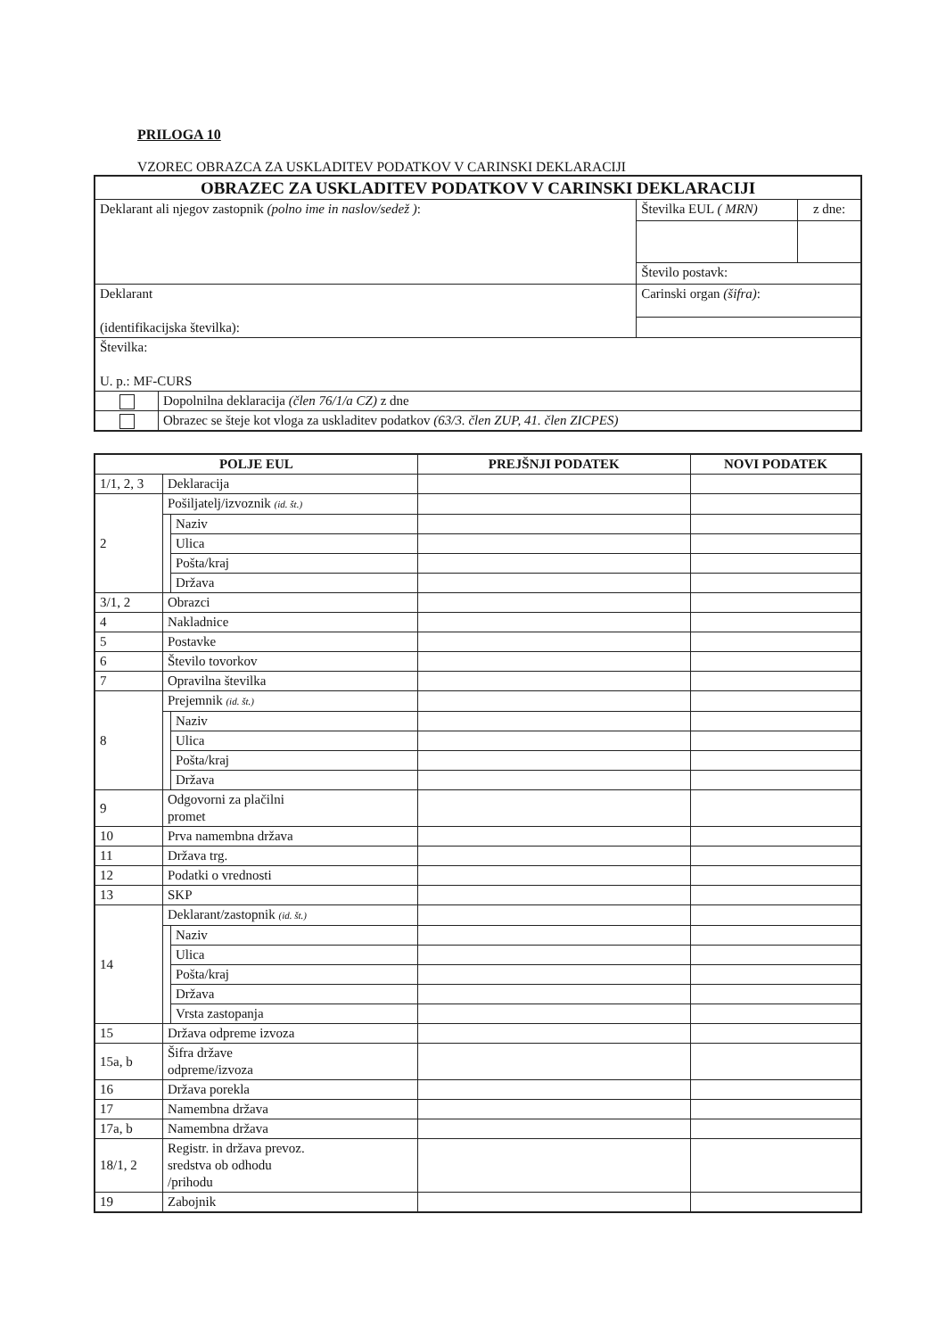PRILOGA 10
VZOREC OBRAZCA ZA USKLADITEV PODATKOV V CARINSKI DEKLARACIJI
| OBRAZEC ZA USKLADITEV PODATKOV V CARINSKI DEKLARACIJI | | | |
| Deklarant ali njegov zastopnik (polno ime in naslov/sedež ) : | | Številka EUL ( MRN) | z dne: |
| | | Število postavk: | |
| Deklarant (identifikacijska številka): | | Carinski organ (šifra) : | |
| Številka: U. p.: MF-CURS | | | |
| | Dopolnilna deklaracija (člen 76/1/a CZ) z dne | | |
| | Obrazec se šteje kot vloga za uskladitev podatkov (63/3. člen ZUP, 41. člen ZICPES) | | |
| POLJE EUL | | | PREJŠNJI PODATEK | NOVI PODATEK |
| --- | --- | --- | --- | --- |
| 1/1, 2, 3 | Deklaracija | | | |
| 2 | Pošiljatelj/izvoznik (id. št.) | | | |
| | | Naziv | | |
| | | Ulica | | |
| | | Pošta/kraj | | |
| | | Država | | |
| 3/1, 2 | Obrazci | | | |
| 4 | Nakladnice | | | |
| 5 | Postavke | | | |
| 6 | Število tovorkov | | | |
| 7 | Opravilna številka | | | |
| 8 | Prejemnik (id. št.) | | | |
| | | Naziv | | |
| | | Ulica | | |
| | | Pošta/kraj | | |
| | | Država | | |
| 9 | Odgovorni za plačilni promet | | | |
| 10 | Prva namembna država | | | |
| 11 | Država trg. | | | |
| 12 | Podatki o vrednosti | | | |
| 13 | SKP | | | |
| 14 | Deklarant/zastopnik (id. št.) | | | |
| | | Naziv | | |
| | | Ulica | | |
| | | Pošta/kraj | | |
| | | Država | | |
| | | Vrsta zastopanja | | |
| 15 | Država odpreme izvoza | | | |
| 15a, b | Šifra države odpreme/izvoza | | | |
| 16 | Država porekla | | | |
| 17 | Namembna država | | | |
| 17a, b | Namembna država | | | |
| 18/1, 2 | Registr. in država prevoz. sredstva ob odhodu /prihodu | | | |
| 19 | Zabojnik | | | |